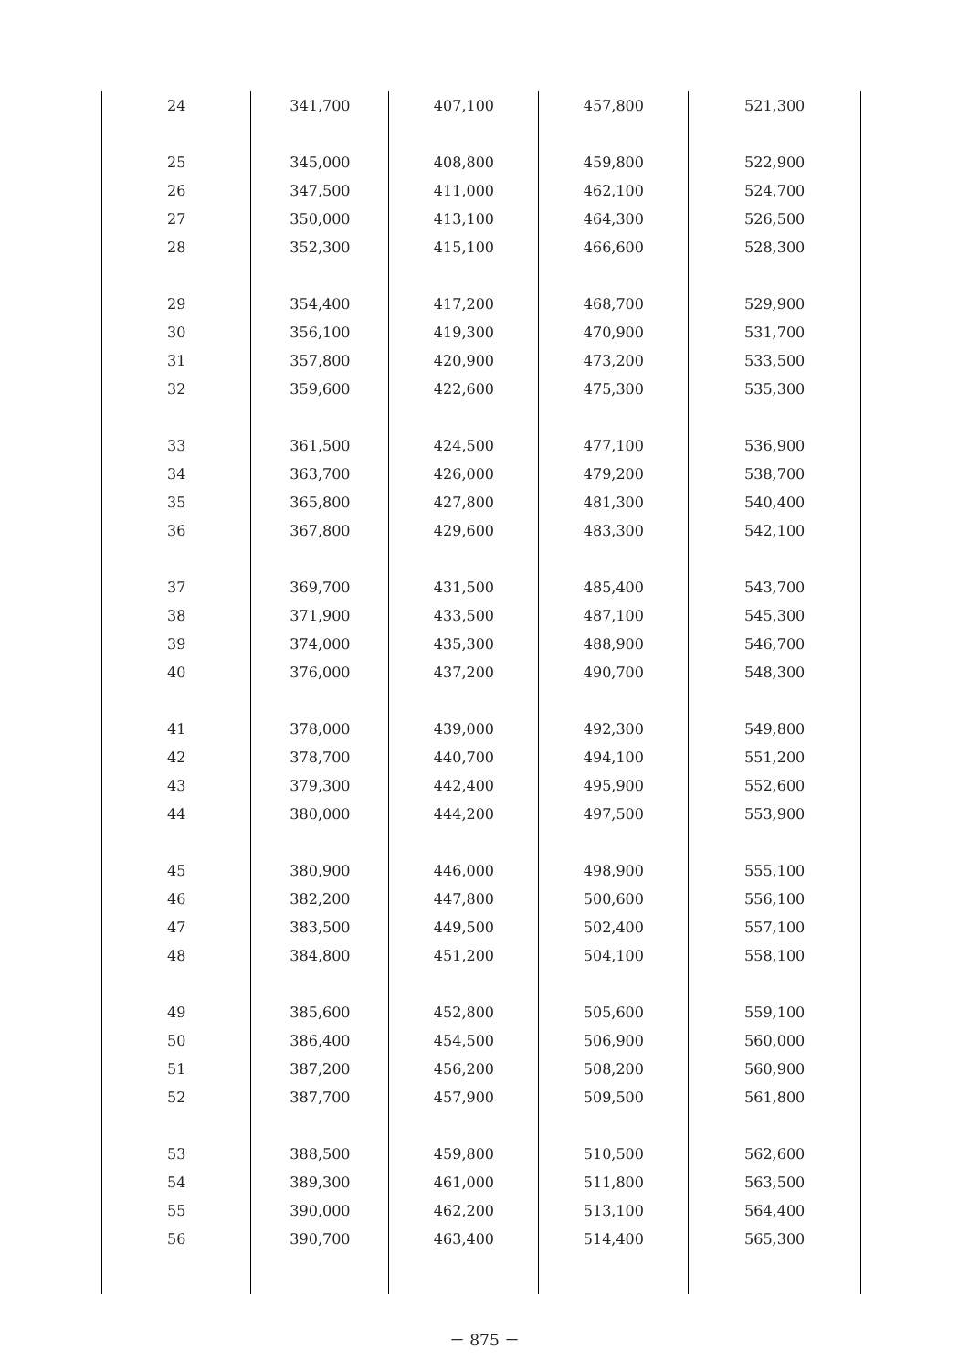| 24 | 341,700 | 407,100 | 457,800 | 521,300 |
| 25 | 345,000 | 408,800 | 459,800 | 522,900 |
| 26 | 347,500 | 411,000 | 462,100 | 524,700 |
| 27 | 350,000 | 413,100 | 464,300 | 526,500 |
| 28 | 352,300 | 415,100 | 466,600 | 528,300 |
| 29 | 354,400 | 417,200 | 468,700 | 529,900 |
| 30 | 356,100 | 419,300 | 470,900 | 531,700 |
| 31 | 357,800 | 420,900 | 473,200 | 533,500 |
| 32 | 359,600 | 422,600 | 475,300 | 535,300 |
| 33 | 361,500 | 424,500 | 477,100 | 536,900 |
| 34 | 363,700 | 426,000 | 479,200 | 538,700 |
| 35 | 365,800 | 427,800 | 481,300 | 540,400 |
| 36 | 367,800 | 429,600 | 483,300 | 542,100 |
| 37 | 369,700 | 431,500 | 485,400 | 543,700 |
| 38 | 371,900 | 433,500 | 487,100 | 545,300 |
| 39 | 374,000 | 435,300 | 488,900 | 546,700 |
| 40 | 376,000 | 437,200 | 490,700 | 548,300 |
| 41 | 378,000 | 439,000 | 492,300 | 549,800 |
| 42 | 378,700 | 440,700 | 494,100 | 551,200 |
| 43 | 379,300 | 442,400 | 495,900 | 552,600 |
| 44 | 380,000 | 444,200 | 497,500 | 553,900 |
| 45 | 380,900 | 446,000 | 498,900 | 555,100 |
| 46 | 382,200 | 447,800 | 500,600 | 556,100 |
| 47 | 383,500 | 449,500 | 502,400 | 557,100 |
| 48 | 384,800 | 451,200 | 504,100 | 558,100 |
| 49 | 385,600 | 452,800 | 505,600 | 559,100 |
| 50 | 386,400 | 454,500 | 506,900 | 560,000 |
| 51 | 387,200 | 456,200 | 508,200 | 560,900 |
| 52 | 387,700 | 457,900 | 509,500 | 561,800 |
| 53 | 388,500 | 459,800 | 510,500 | 562,600 |
| 54 | 389,300 | 461,000 | 511,800 | 563,500 |
| 55 | 390,000 | 462,200 | 513,100 | 564,400 |
| 56 | 390,700 | 463,400 | 514,400 | 565,300 |
－ 875 －